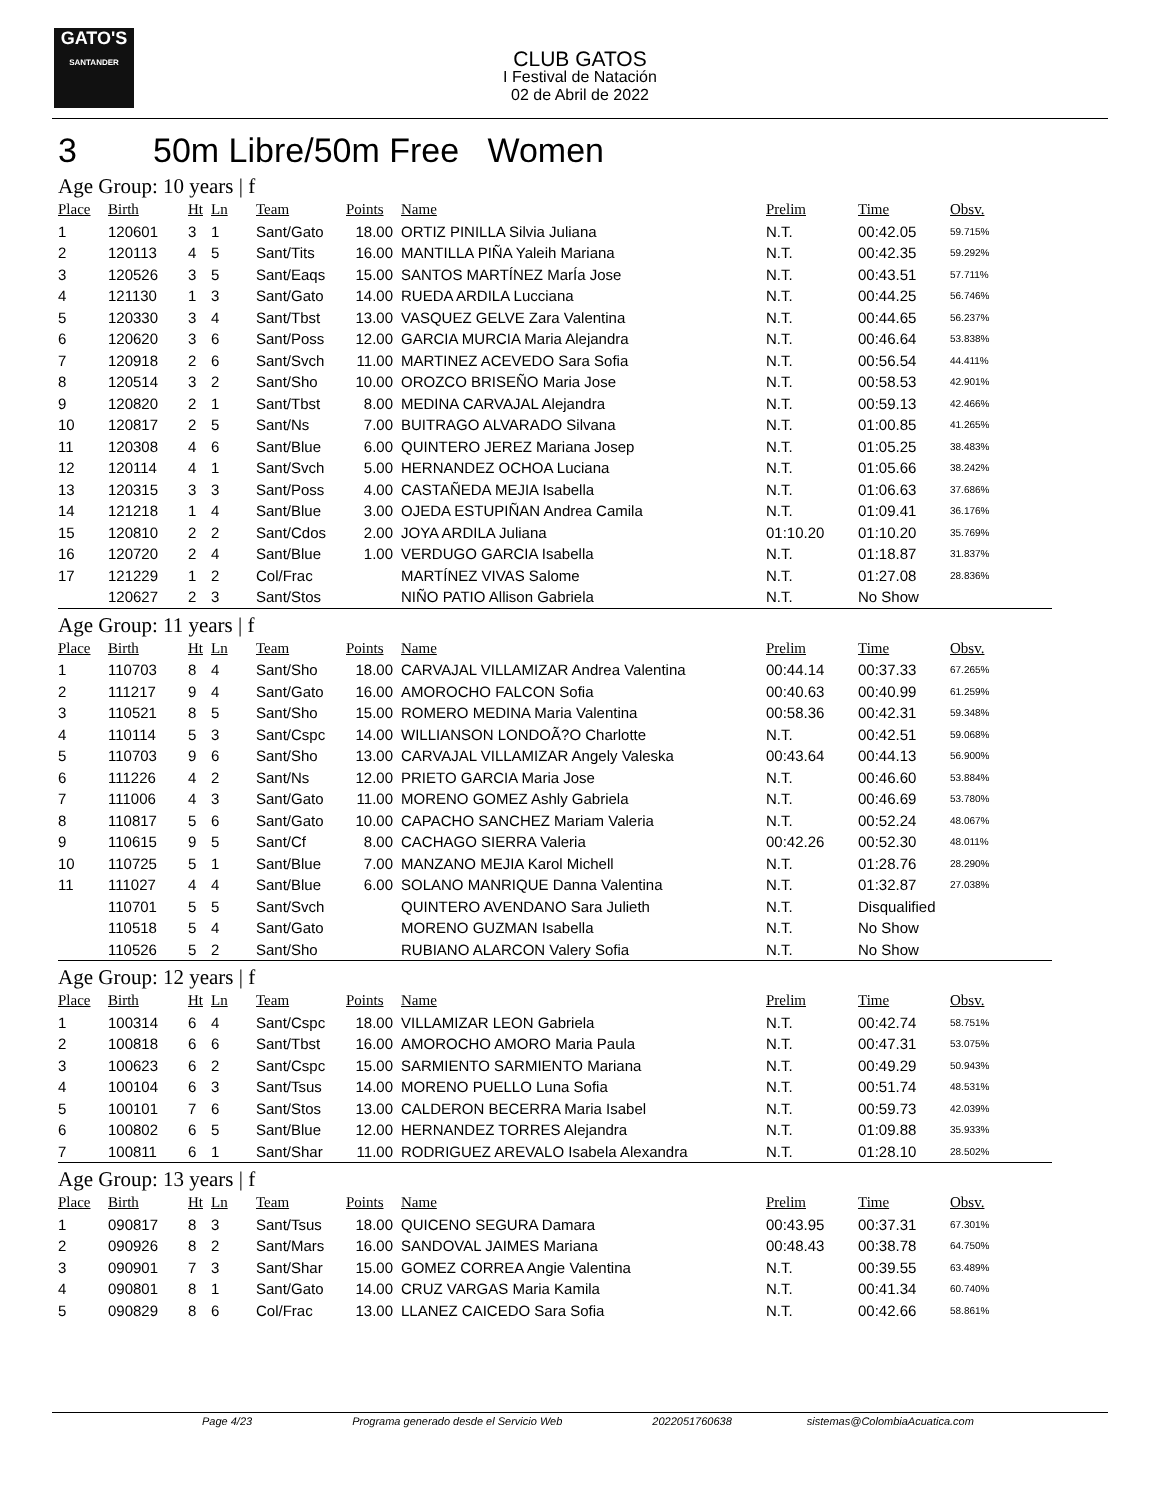GATO'S
SANTANDER
CLUB GATOS
I Festival de Natación
02 de Abril de 2022
3 50m Libre/50m Free Women
Age Group: 10 years | f
| Place | Birth | Ht | Ln | Team | Points | Name | Prelim | Time | Obsv. |
| --- | --- | --- | --- | --- | --- | --- | --- | --- | --- |
| 1 | 120601 | 3 | 1 | Sant/Gato | 18.00 | ORTIZ PINILLA Silvia Juliana | N.T. | 00:42.05 | 59.715% |
| 2 | 120113 | 4 | 5 | Sant/Tits | 16.00 | MANTILLA PIÑA Yaleih Mariana | N.T. | 00:42.35 | 59.292% |
| 3 | 120526 | 3 | 5 | Sant/Eaqs | 15.00 | SANTOS MARTÍNEZ MarÍa Jose | N.T. | 00:43.51 | 57.711% |
| 4 | 121130 | 1 | 3 | Sant/Gato | 14.00 | RUEDA ARDILA Lucciana | N.T. | 00:44.25 | 56.746% |
| 5 | 120330 | 3 | 4 | Sant/Tbst | 13.00 | VASQUEZ GELVE Zara Valentina | N.T. | 00:44.65 | 56.237% |
| 6 | 120620 | 3 | 6 | Sant/Poss | 12.00 | GARCIA MURCIA Maria Alejandra | N.T. | 00:46.64 | 53.838% |
| 7 | 120918 | 2 | 6 | Sant/Svch | 11.00 | MARTINEZ ACEVEDO Sara Sofia | N.T. | 00:56.54 | 44.411% |
| 8 | 120514 | 3 | 2 | Sant/Sho | 10.00 | OROZCO BRISEÑO Maria Jose | N.T. | 00:58.53 | 42.901% |
| 9 | 120820 | 2 | 1 | Sant/Tbst | 8.00 | MEDINA CARVAJAL Alejandra | N.T. | 00:59.13 | 42.466% |
| 10 | 120817 | 2 | 5 | Sant/Ns | 7.00 | BUITRAGO ALVARADO Silvana | N.T. | 01:00.85 | 41.265% |
| 11 | 120308 | 4 | 6 | Sant/Blue | 6.00 | QUINTERO JEREZ Mariana Josep | N.T. | 01:05.25 | 38.483% |
| 12 | 120114 | 4 | 1 | Sant/Svch | 5.00 | HERNANDEZ OCHOA Luciana | N.T. | 01:05.66 | 38.242% |
| 13 | 120315 | 3 | 3 | Sant/Poss | 4.00 | CASTAÑEDA MEJIA Isabella | N.T. | 01:06.63 | 37.686% |
| 14 | 121218 | 1 | 4 | Sant/Blue | 3.00 | OJEDA ESTUPIÑAN Andrea Camila | N.T. | 01:09.41 | 36.176% |
| 15 | 120810 | 2 | 2 | Sant/Cdos | 2.00 | JOYA ARDILA Juliana | 01:10.20 | 01:10.20 | 35.769% |
| 16 | 120720 | 2 | 4 | Sant/Blue | 1.00 | VERDUGO GARCIA Isabella | N.T. | 01:18.87 | 31.837% |
| 17 | 121229 | 1 | 2 | Col/Frac | | MARTÍNEZ VIVAS Salome | N.T. | 01:27.08 | 28.836% |
| | 120627 | 2 | 3 | Sant/Stos | | NIÑO PATIO Allison Gabriela | N.T. | No Show | |
Age Group: 11 years | f
| Place | Birth | Ht | Ln | Team | Points | Name | Prelim | Time | Obsv. |
| --- | --- | --- | --- | --- | --- | --- | --- | --- | --- |
| 1 | 110703 | 8 | 4 | Sant/Sho | 18.00 | CARVAJAL VILLAMIZAR Andrea Valentina | 00:44.14 | 00:37.33 | 67.265% |
| 2 | 111217 | 9 | 4 | Sant/Gato | 16.00 | AMOROCHO FALCON Sofia | 00:40.63 | 00:40.99 | 61.259% |
| 3 | 110521 | 8 | 5 | Sant/Sho | 15.00 | ROMERO MEDINA Maria Valentina | 00:58.36 | 00:42.31 | 59.348% |
| 4 | 110114 | 5 | 3 | Sant/Cspc | 14.00 | WILLIANSON LONDOÃ?O Charlotte | N.T. | 00:42.51 | 59.068% |
| 5 | 110703 | 9 | 6 | Sant/Sho | 13.00 | CARVAJAL VILLAMIZAR Angely Valeska | 00:43.64 | 00:44.13 | 56.900% |
| 6 | 111226 | 4 | 2 | Sant/Ns | 12.00 | PRIETO GARCIA Maria Jose | N.T. | 00:46.60 | 53.884% |
| 7 | 111006 | 4 | 3 | Sant/Gato | 11.00 | MORENO GOMEZ Ashly Gabriela | N.T. | 00:46.69 | 53.780% |
| 8 | 110817 | 5 | 6 | Sant/Gato | 10.00 | CAPACHO SANCHEZ Mariam Valeria | N.T. | 00:52.24 | 48.067% |
| 9 | 110615 | 9 | 5 | Sant/Cf | 8.00 | CACHAGO SIERRA Valeria | 00:42.26 | 00:52.30 | 48.011% |
| 10 | 110725 | 5 | 1 | Sant/Blue | 7.00 | MANZANO MEJIA Karol Michell | N.T. | 01:28.76 | 28.290% |
| 11 | 111027 | 4 | 4 | Sant/Blue | 6.00 | SOLANO MANRIQUE Danna Valentina | N.T. | 01:32.87 | 27.038% |
| | 110701 | 5 | 5 | Sant/Svch | | QUINTERO AVENDANO Sara Julieth | N.T. | Disqualified | |
| | 110518 | 5 | 4 | Sant/Gato | | MORENO GUZMAN Isabella | N.T. | No Show | |
| | 110526 | 5 | 2 | Sant/Sho | | RUBIANO ALARCON Valery Sofia | N.T. | No Show | |
Age Group: 12 years | f
| Place | Birth | Ht | Ln | Team | Points | Name | Prelim | Time | Obsv. |
| --- | --- | --- | --- | --- | --- | --- | --- | --- | --- |
| 1 | 100314 | 6 | 4 | Sant/Cspc | 18.00 | VILLAMIZAR LEON Gabriela | N.T. | 00:42.74 | 58.751% |
| 2 | 100818 | 6 | 6 | Sant/Tbst | 16.00 | AMOROCHO AMORO Maria Paula | N.T. | 00:47.31 | 53.075% |
| 3 | 100623 | 6 | 2 | Sant/Cspc | 15.00 | SARMIENTO SARMIENTO Mariana | N.T. | 00:49.29 | 50.943% |
| 4 | 100104 | 6 | 3 | Sant/Tsus | 14.00 | MORENO PUELLO Luna Sofia | N.T. | 00:51.74 | 48.531% |
| 5 | 100101 | 7 | 6 | Sant/Stos | 13.00 | CALDERON BECERRA Maria Isabel | N.T. | 00:59.73 | 42.039% |
| 6 | 100802 | 6 | 5 | Sant/Blue | 12.00 | HERNANDEZ TORRES Alejandra | N.T. | 01:09.88 | 35.933% |
| 7 | 100811 | 6 | 1 | Sant/Shar | 11.00 | RODRIGUEZ AREVALO Isabela Alexandra | N.T. | 01:28.10 | 28.502% |
Age Group: 13 years | f
| Place | Birth | Ht | Ln | Team | Points | Name | Prelim | Time | Obsv. |
| --- | --- | --- | --- | --- | --- | --- | --- | --- | --- |
| 1 | 090817 | 8 | 3 | Sant/Tsus | 18.00 | QUICENO SEGURA Damara | 00:43.95 | 00:37.31 | 67.301% |
| 2 | 090926 | 8 | 2 | Sant/Mars | 16.00 | SANDOVAL JAIMES Mariana | 00:48.43 | 00:38.78 | 64.750% |
| 3 | 090901 | 7 | 3 | Sant/Shar | 15.00 | GOMEZ CORREA Angie Valentina | N.T. | 00:39.55 | 63.489% |
| 4 | 090801 | 8 | 1 | Sant/Gato | 14.00 | CRUZ VARGAS Maria Kamila | N.T. | 00:41.34 | 60.740% |
| 5 | 090829 | 8 | 6 | Col/Frac | 13.00 | LLANEZ CAICEDO Sara Sofia | N.T. | 00:42.66 | 58.861% |
Page 4/23 Programa generado desde el Servicio Web 2022051760638 sistemas@ColombiaAcuatica.com